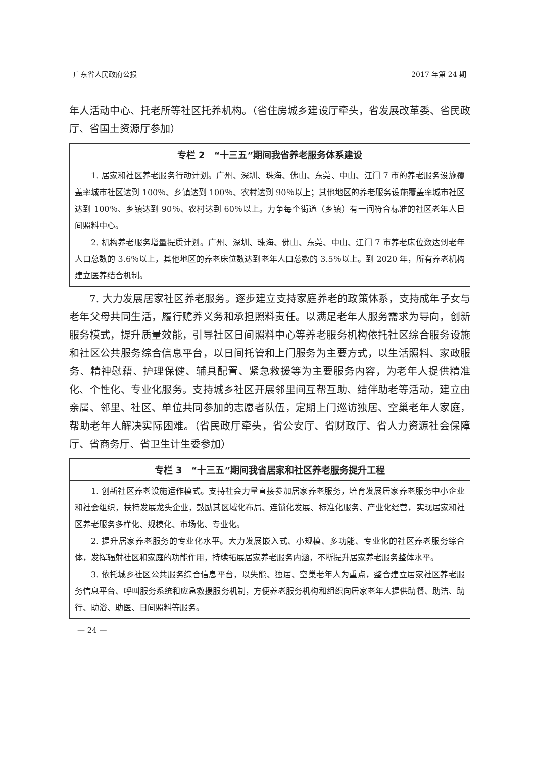广东省人民政府公报 2017 年第 24 期
年人活动中心、托老所等社区托养机构。（省住房城乡建设厅牵头，省发展改革委、省民政厅、省国土资源厅参加）
专栏 2　“十三五”期间我省养老服务体系建设
1. 居家和社区养老服务行动计划。广州、深圳、珠海、佛山、东莞、中山、江门 7 市的养老服务设施覆盖率城市社区达到 100％、乡镇达到 100％、农村达到 90％以上；其他地区的养老服务设施覆盖率城市社区达到 100％、乡镇达到 90％、农村达到 60％以上。力争每个街道（乡镇）有一间符合标准的社区老年人日间照料中心。
2. 机构养老服务增量提质计划。广州、深圳、珠海、佛山、东莞、中山、江门 7 市养老床位数达到老年人口总数的 3.6％以上，其他地区的养老床位数达到老年人口总数的 3.5％以上。到 2020 年，所有养老机构建立医养结合机制。
7. 大力发展居家社区养老服务。逐步建立支持家庭养老的政策体系，支持成年子女与老年父母共同生活，履行赡养义务和承担照料责任。以满足老年人服务需求为导向，创新服务模式，提升质量效能，引导社区日间照料中心等养老服务机构依托社区综合服务设施和社区公共服务综合信息平台，以日间托管和上门服务为主要方式，以生活照料、家政服务、精神慰藉、护理保健、辅具配置、紧急救援等为主要服务内容，为老年人提供精准化、个性化、专业化服务。支持城乡社区开展邻里间互帮互助、结伴助老等活动，建立由亲属、邻里、社区、单位共同参加的志愿者队伍，定期上门巡访独居、空巢老年人家庭，帮助老年人解决实际困难。（省民政厅牵头，省公安厅、省财政厅、省人力资源社会保障厅、省商务厅、省卫生计生委参加）
专栏 3　“十三五”期间我省居家和社区养老服务提升工程
1. 创新社区养老设施运作模式。支持社会力量直接参加居家养老服务，培育发展居家养老服务中小企业和社会组织，扶持发展龙头企业，鼓励其区域化布局、连锁化发展、标准化服务、产业化经营，实现居家和社区养老服务多样化、规模化、市场化、专业化。
2. 提升居家养老服务的专业化水平。大力发展嵌入式、小规模、多功能、专业化的社区养老服务综合体，发挥辐射社区和家庭的功能作用，持续拓展居家养老服务内涵，不断提升居家养老服务整体水平。
3. 依托城乡社区公共服务综合信息平台，以失能、独居、空巢老年人为重点，整合建立居家社区养老服务信息平台、呼叫服务系统和应急救援服务机制，方便养老服务机构和组织向居家老年人提供助餐、助洁、助行、助浴、助医、日间照料等服务。
— 24 —